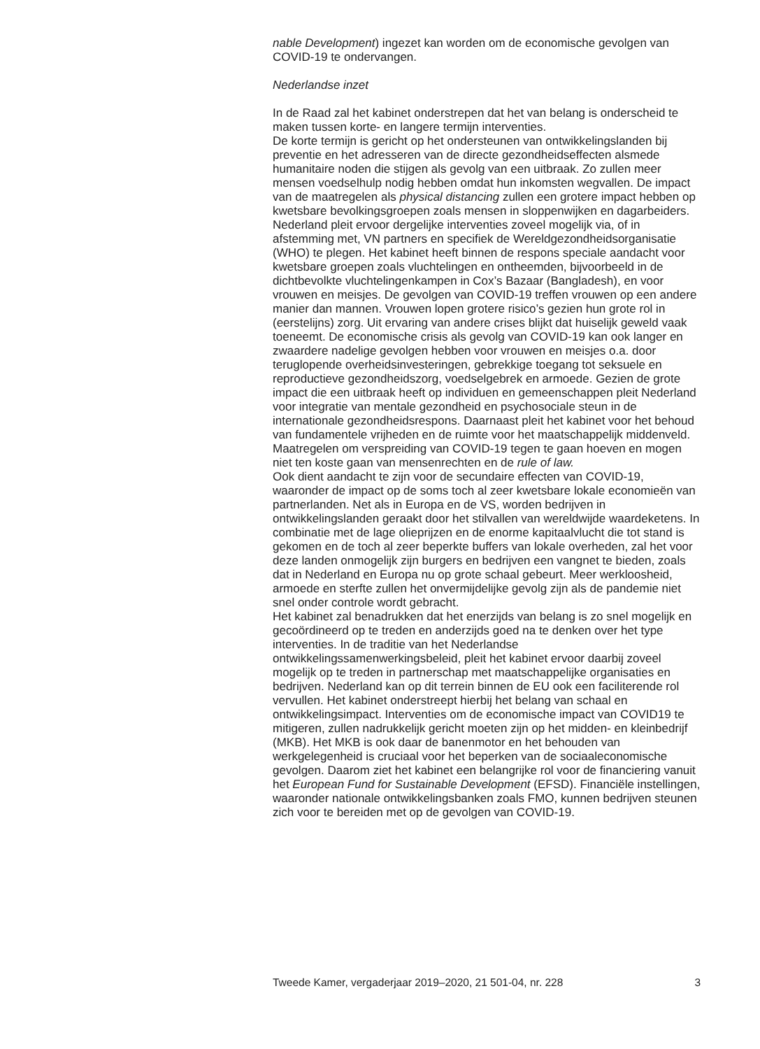nable Development) ingezet kan worden om de economische gevolgen van COVID-19 te ondervangen.
Nederlandse inzet
In de Raad zal het kabinet onderstrepen dat het van belang is onderscheid te maken tussen korte- en langere termijn interventies.
De korte termijn is gericht op het ondersteunen van ontwikkelingslanden bij preventie en het adresseren van de directe gezondheidseffecten alsmede humanitaire noden die stijgen als gevolg van een uitbraak. Zo zullen meer mensen voedselhulp nodig hebben omdat hun inkomsten wegvallen. De impact van de maatregelen als physical distancing zullen een grotere impact hebben op kwetsbare bevolkingsgroepen zoals mensen in sloppenwijken en dagarbeiders. Nederland pleit ervoor dergelijke interventies zoveel mogelijk via, of in afstemming met, VN partners en specifiek de Wereldgezondheidsorganisatie (WHO) te plegen. Het kabinet heeft binnen de respons speciale aandacht voor kwetsbare groepen zoals vluchtelingen en ontheemden, bijvoorbeeld in de dichtbevolkte vluchtelingenkampen in Cox’s Bazaar (Bangladesh), en voor vrouwen en meisjes. De gevolgen van COVID-19 treffen vrouwen op een andere manier dan mannen. Vrouwen lopen grotere risico’s gezien hun grote rol in (eerstelijns) zorg. Uit ervaring van andere crises blijkt dat huiselijk geweld vaak toeneemt. De economische crisis als gevolg van COVID-19 kan ook langer en zwaardere nadelige gevolgen hebben voor vrouwen en meisjes o.a. door teruglopende overheidsinvesteringen, gebrekkige toegang tot seksuele en reproductieve gezondheidszorg, voedselgebrek en armoede. Gezien de grote impact die een uitbraak heeft op individuen en gemeenschappen pleit Nederland voor integratie van mentale gezondheid en psychosociale steun in de internationale gezondheidsrespons. Daarnaast pleit het kabinet voor het behoud van fundamentele vrijheden en de ruimte voor het maatschappelijk middenveld. Maatregelen om verspreiding van COVID-19 tegen te gaan hoeven en mogen niet ten koste gaan van mensenrechten en de rule of law.
Ook dient aandacht te zijn voor de secundaire effecten van COVID-19, waaronder de impact op de soms toch al zeer kwetsbare lokale economieën van partnerlanden. Net als in Europa en de VS, worden bedrijven in ontwikkelingslanden geraakt door het stilvallen van wereldwijde waardeketens. In combinatie met de lage olieprijzen en de enorme kapitaalvlucht die tot stand is gekomen en de toch al zeer beperkte buffers van lokale overheden, zal het voor deze landen onmogelijk zijn burgers en bedrijven een vangnet te bieden, zoals dat in Nederland en Europa nu op grote schaal gebeurt. Meer werkloosheid, armoede en sterfte zullen het onvermijdelijke gevolg zijn als de pandemie niet snel onder controle wordt gebracht.
Het kabinet zal benadrukken dat het enerzijds van belang is zo snel mogelijk en gecoördineerd op te treden en anderzijds goed na te denken over het type interventies. In de traditie van het Nederlandse ontwikkelingssamenwerkingsbeleid, pleit het kabinet ervoor daarbij zoveel mogelijk op te treden in partnerschap met maatschappelijke organisaties en bedrijven. Nederland kan op dit terrein binnen de EU ook een faciliterende rol vervullen. Het kabinet onderstreept hierbij het belang van schaal en ontwikkelingsimpact. Interventies om de economische impact van COVID19 te mitigeren, zullen nadrukkelijk gericht moeten zijn op het midden- en kleinbedrijf (MKB). Het MKB is ook daar de banenmotor en het behouden van werkgelegenheid is cruciaal voor het beperken van de sociaaleconomische gevolgen. Daarom ziet het kabinet een belangrijke rol voor de financiering vanuit het European Fund for Sustainable Development (EFSD). Financiële instellingen, waaronder nationale ontwikkelingsbanken zoals FMO, kunnen bedrijven steunen zich voor te bereiden met op de gevolgen van COVID-19.
Tweede Kamer, vergaderjaar 2019–2020, 21 501-04, nr. 228 3